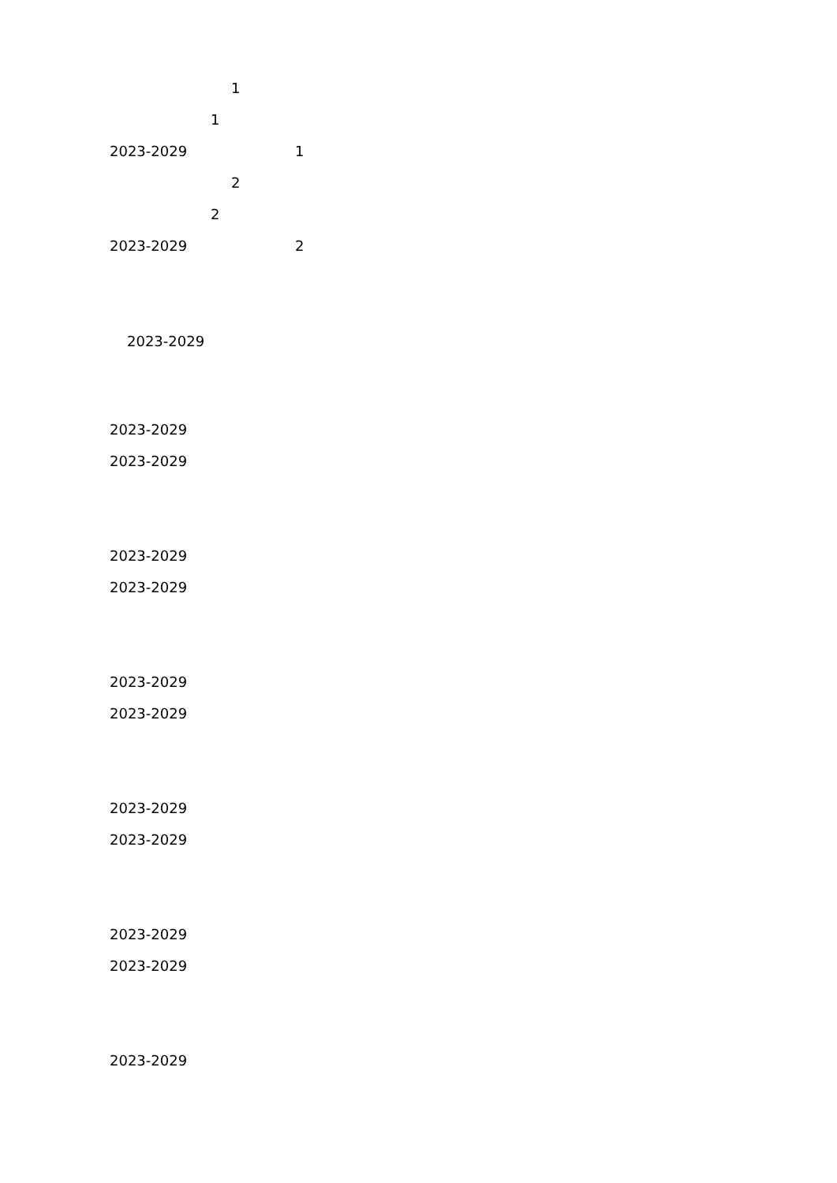1
1
2023-2029 1
2
2
2023-2029 2
2023-2029
2023-2029
2023-2029
2023-2029
2023-2029
2023-2029
2023-2029
2023-2029
2023-2029
2023-2029
2023-2029
2023-2029